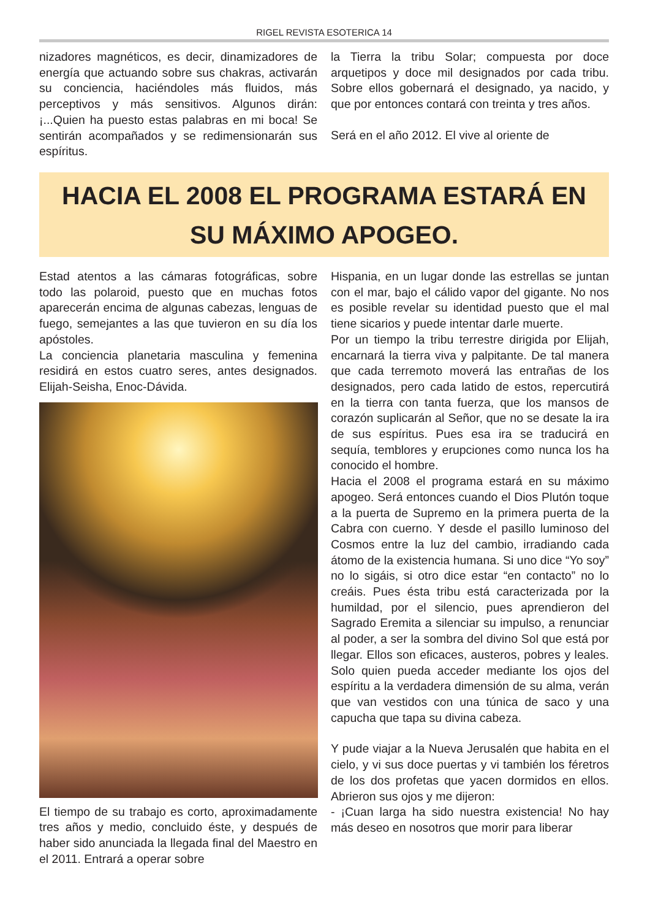RIGEL REVISTA ESOTERICA 14
nizadores magnéticos, es decir, dinamizadores de energía que actuando sobre sus chakras, activarán su conciencia, haciéndoles más fluidos, más perceptivos y más sensitivos. Algunos dirán: ¡...Quien ha puesto estas palabras en mi boca! Se sentirán acompañados y se redimensionarán sus espíritus.
la Tierra la tribu Solar; compuesta por doce arquetipos y doce mil designados por cada tribu. Sobre ellos gobernará el designado, ya nacido, y que por entonces contará con treinta y tres años.
Será en el año 2012. El vive al oriente de
HACIA EL 2008 EL PROGRAMA ESTARÁ EN
SU MÁXIMO APOGEO.
Estad atentos a las cámaras fotográficas, sobre todo las polaroid, puesto que en muchas fotos aparecerán encima de algunas cabezas, lenguas de fuego, semejantes a las que tuvieron en su día los apóstoles.
La conciencia planetaria masculina y femenina residirá en estos cuatro seres, antes designados. Elijah-Seisha, Enoc-Dávida.
El tiempo de su trabajo es corto, aproximadamente tres años y medio, concluido éste, y después de haber sido anunciada la llegada final del Maestro en el 2011. Entrará a operar sobre
Hispania, en un lugar donde las estrellas se juntan con el mar, bajo el cálido vapor del gigante. No nos es posible revelar su identidad puesto que el mal tiene sicarios y puede intentar darle muerte.
Por un tiempo la tribu terrestre dirigida por Elijah, encarnará la tierra viva y palpitante. De tal manera que cada terremoto moverá las entrañas de los designados, pero cada latido de estos, repercutirá en la tierra con tanta fuerza, que los mansos de corazón suplicarán al Señor, que no se desate la ira de sus espíritus. Pues esa ira se traducirá en sequía, temblores y erupciones como nunca los ha conocido el hombre.
Hacia el 2008 el programa estará en su máximo apogeo. Será entonces cuando el Dios Plutón toque a la puerta de Supremo en la primera puerta de la Cabra con cuerno. Y desde el pasillo luminoso del Cosmos entre la luz del cambio, irradiando cada átomo de la existencia humana. Si uno dice “Yo soy” no lo sigáis, si otro dice estar “en contacto” no lo creáis. Pues ésta tribu está caracterizada por la humildad, por el silencio, pues aprendieron del Sagrado Eremita a silenciar su impulso, a renunciar al poder, a ser la sombra del divino Sol que está por llegar. Ellos son eficaces, austeros, pobres y leales. Solo quien pueda acceder mediante los ojos del espíritu a la verdadera dimensión de su alma, verán que van vestidos con una túnica de saco y una capucha que tapa su divina cabeza.
Y pude viajar a la Nueva Jerusalén que habita en el cielo, y vi sus doce puertas y vi también los féretros de los dos profetas que yacen dormidos en ellos. Abrieron sus ojos y me dijeron:
- ¡Cuan larga ha sido nuestra existencia! No hay más deseo en nosotros que morir para liberar